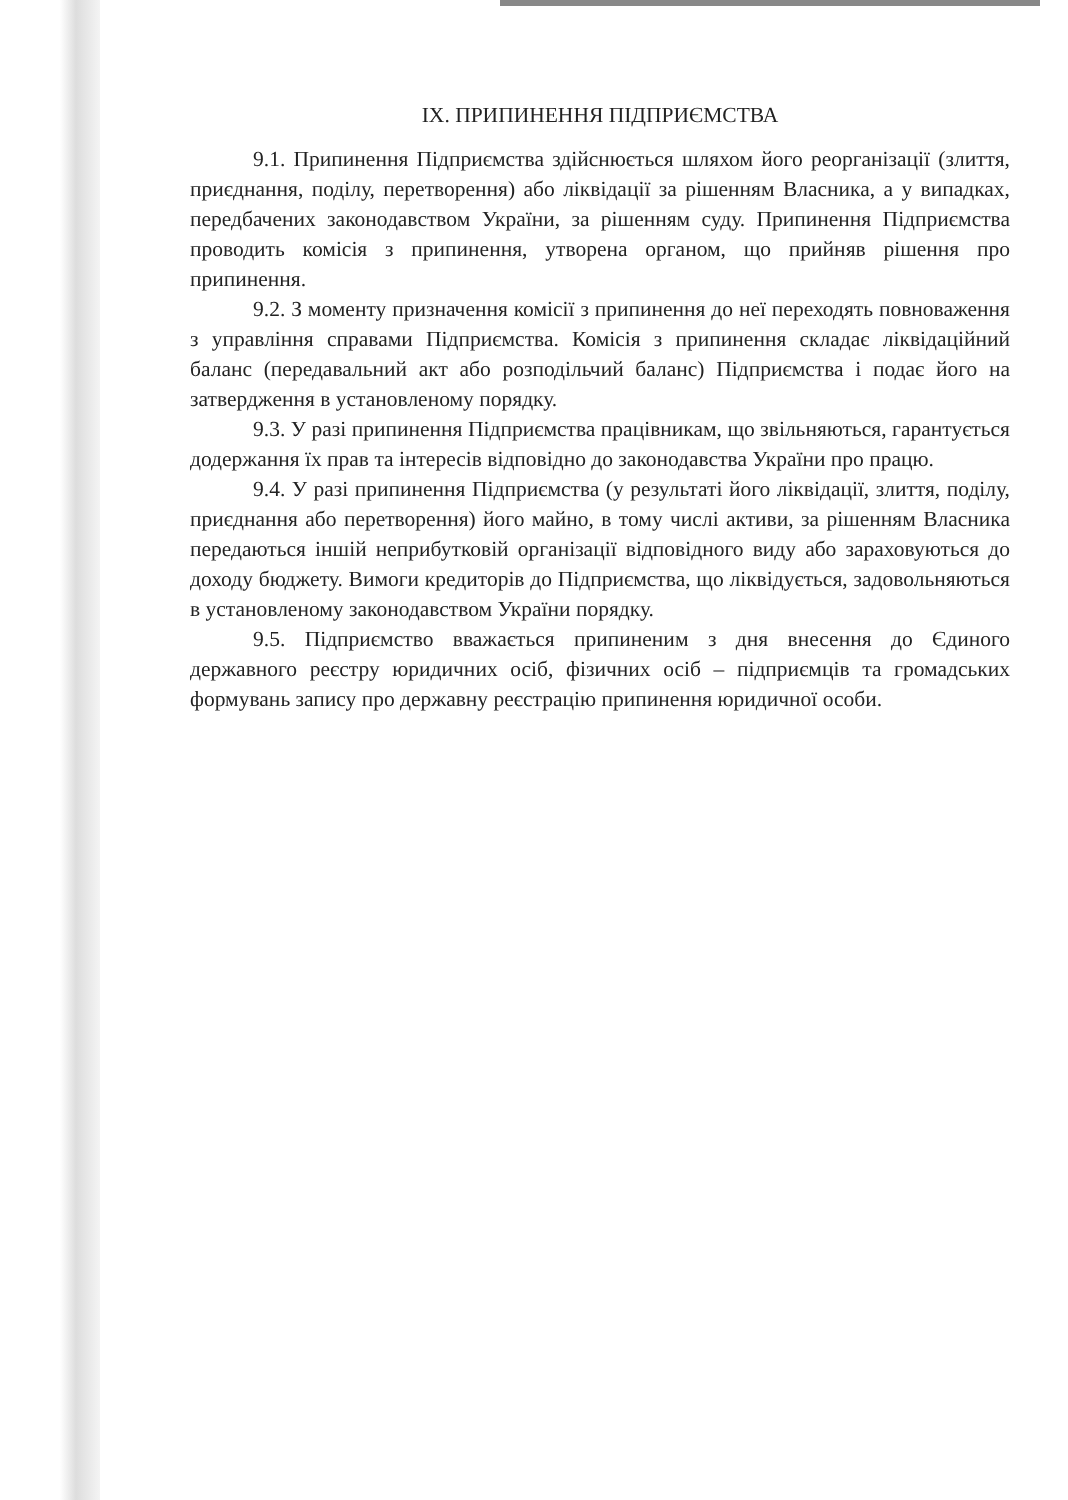IX. ПРИПИНЕННЯ ПІДПРИЄМСТВА
9.1. Припинення Підприємства здійснюється шляхом його реорганізації (злиття, приєднання, поділу, перетворення) або ліквідації за рішенням Власника, а у випадках, передбачених законодавством України, за рішенням суду. Припинення Підприємства проводить комісія з припинення, утворена органом, що прийняв рішення про припинення.
9.2. З моменту призначення комісії з припинення до неї переходять повноваження з управління справами Підприємства. Комісія з припинення складає ліквідаційний баланс (передавальний акт або розподільчий баланс) Підприємства і подає його на затвердження в установленому порядку.
9.3. У разі припинення Підприємства працівникам, що звільняються, гарантується додержання їх прав та інтересів відповідно до законодавства України про працю.
9.4. У разі припинення Підприємства (у результаті його ліквідації, злиття, поділу, приєднання або перетворення) його майно, в тому числі активи, за рішенням Власника передаються іншій неприбутковій організації відповідного виду або зараховуються до доходу бюджету. Вимоги кредиторів до Підприємства, що ліквідується, задовольняються в установленому законодавством України порядку.
9.5. Підприємство вважається припиненим з дня внесення до Єдиного державного реєстру юридичних осіб, фізичних осіб – підприємців та громадських формувань запису про державну реєстрацію припинення юридичної особи.